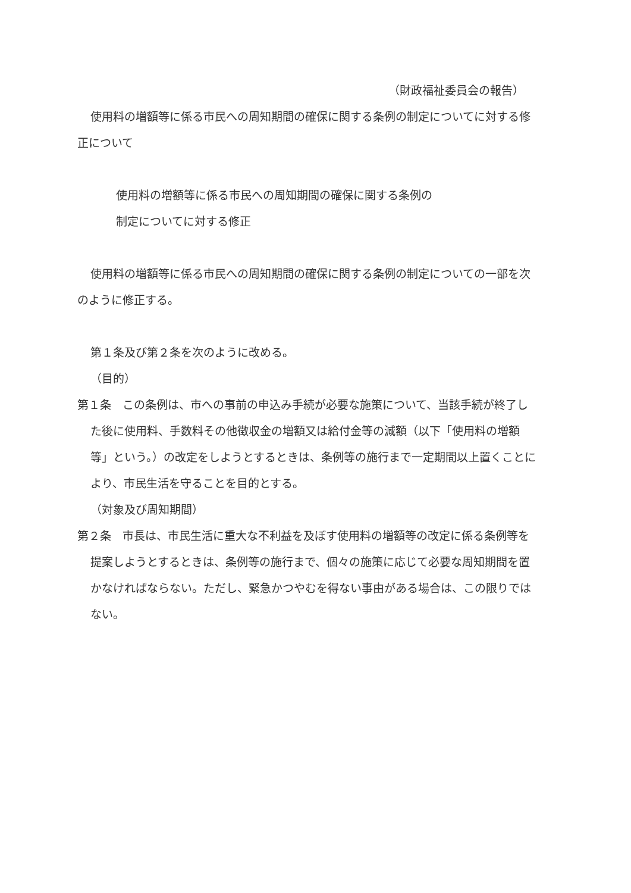（財政福祉委員会の報告）
使用料の増額等に係る市民への周知期間の確保に関する条例の制定についてに対する修正について
使用料の増額等に係る市民への周知期間の確保に関する条例の
制定についてに対する修正
使用料の増額等に係る市民への周知期間の確保に関する条例の制定についての一部を次のように修正する。
第１条及び第２条を次のように改める。
（目的）
第１条　この条例は、市への事前の申込み手続が必要な施策について、当該手続が終了した後に使用料、手数料その他徴収金の増額又は給付金等の減額（以下「使用料の増額等」という。）の改定をしようとするときは、条例等の施行まで一定期間以上置くことにより、市民生活を守ることを目的とする。
（対象及び周知期間）
第２条　市長は、市民生活に重大な不利益を及ぼす使用料の増額等の改定に係る条例等を提案しようとするときは、条例等の施行まで、個々の施策に応じて必要な周知期間を置かなければならない。ただし、緊急かつやむを得ない事由がある場合は、この限りではない。